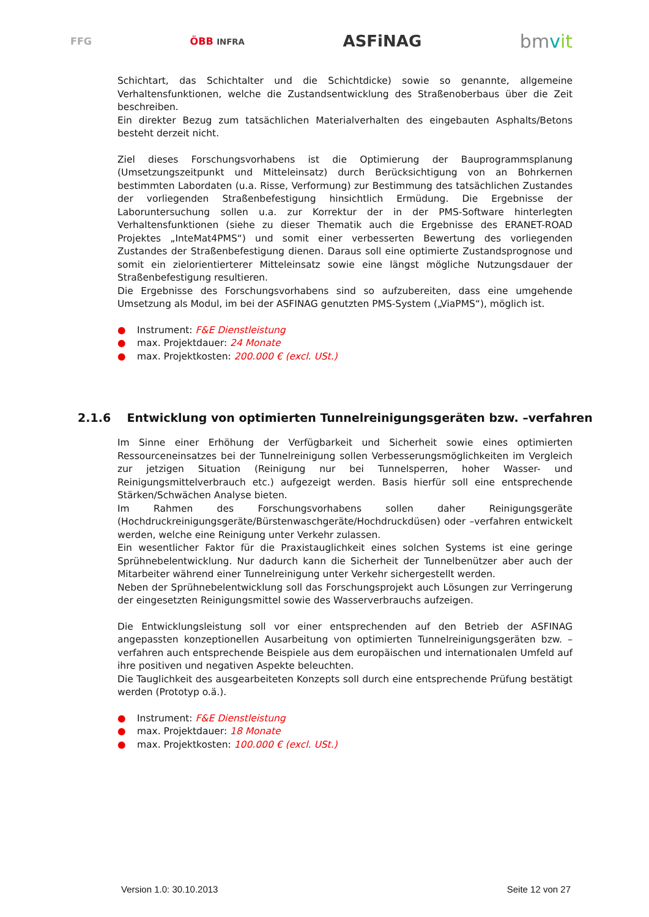FFG ÖBB INFRA ASFiNAG bmvit
Schichtart, das Schichtalter und die Schichtdicke) sowie so genannte, allgemeine Verhaltensfunktionen, welche die Zustandsentwicklung des Straßenoberbaus über die Zeit beschreiben.
Ein direkter Bezug zum tatsächlichen Materialverhalten des eingebauten Asphalts/Betons besteht derzeit nicht.
Ziel dieses Forschungsvorhabens ist die Optimierung der Bauprogrammsplanung (Umsetzungszeitpunkt und Mitteleinsatz) durch Berücksichtigung von an Bohrkernen bestimmten Labordaten (u.a. Risse, Verformung) zur Bestimmung des tatsächlichen Zustandes der vorliegenden Straßenbefestigung hinsichtlich Ermüdung. Die Ergebnisse der Laboruntersuchung sollen u.a. zur Korrektur der in der PMS-Software hinterlegten Verhaltensfunktionen (siehe zu dieser Thematik auch die Ergebnisse des ERANET-ROAD Projektes „InteMat4PMS“) und somit einer verbesserten Bewertung des vorliegenden Zustandes der Straßenbefestigung dienen. Daraus soll eine optimierte Zustandsprognose und somit ein zielorientierterer Mitteleinsatz sowie eine längst mögliche Nutzungsdauer der Straßenbefestigung resultieren.
Die Ergebnisse des Forschungsvorhabens sind so aufzubereiten, dass eine umgehende Umsetzung als Modul, im bei der ASFINAG genutzten PMS-System („ViaPMS“), möglich ist.
● Instrument: F&E Dienstleistung
● max. Projektdauer: 24 Monate
● max. Projektkosten: 200.000 € (excl. USt.)
2.1.6 Entwicklung von optimierten Tunnelreinigungsgeräten bzw. –verfahren
Im Sinne einer Erhöhung der Verfügbarkeit und Sicherheit sowie eines optimierten Ressourceneinsatzes bei der Tunnelreinigung sollen Verbesserungsmöglichkeiten im Vergleich zur jetzigen Situation (Reinigung nur bei Tunnelsperren, hoher Wasser- und Reinigungsmittelverbrauch etc.) aufgezeigt werden. Basis hierfür soll eine entsprechende Stärken/Schwächen Analyse bieten.
Im Rahmen des Forschungsvorhabens sollen daher Reinigungsgeräte (Hochdruckreinigungsgeräte/Bürstenwaschgeräte/Hochdruckdüsen) oder –verfahren entwickelt werden, welche eine Reinigung unter Verkehr zulassen.
Ein wesentlicher Faktor für die Praxistauglichkeit eines solchen Systems ist eine geringe Sprühnebelentwicklung. Nur dadurch kann die Sicherheit der Tunnelbenützer aber auch der Mitarbeiter während einer Tunnelreinigung unter Verkehr sichergestellt werden.
Neben der Sprühnebelentwicklung soll das Forschungsprojekt auch Lösungen zur Verringerung der eingesetzten Reinigungsmittel sowie des Wasserverbrauchs aufzeigen.
Die Entwicklungsleistung soll vor einer entsprechenden auf den Betrieb der ASFINAG angepassten konzeptionellen Ausarbeitung von optimierten Tunnelreinigungsgeräten bzw. –verfahren auch entsprechende Beispiele aus dem europäischen und internationalen Umfeld auf ihre positiven und negativen Aspekte beleuchten.
Die Tauglichkeit des ausgearbeiteten Konzepts soll durch eine entsprechende Prüfung bestätigt werden (Prototyp o.ä.).
● Instrument: F&E Dienstleistung
● max. Projektdauer: 18 Monate
● max. Projektkosten: 100.000 € (excl. USt.)
Version 1.0: 30.10.2013 Seite 12 von 27